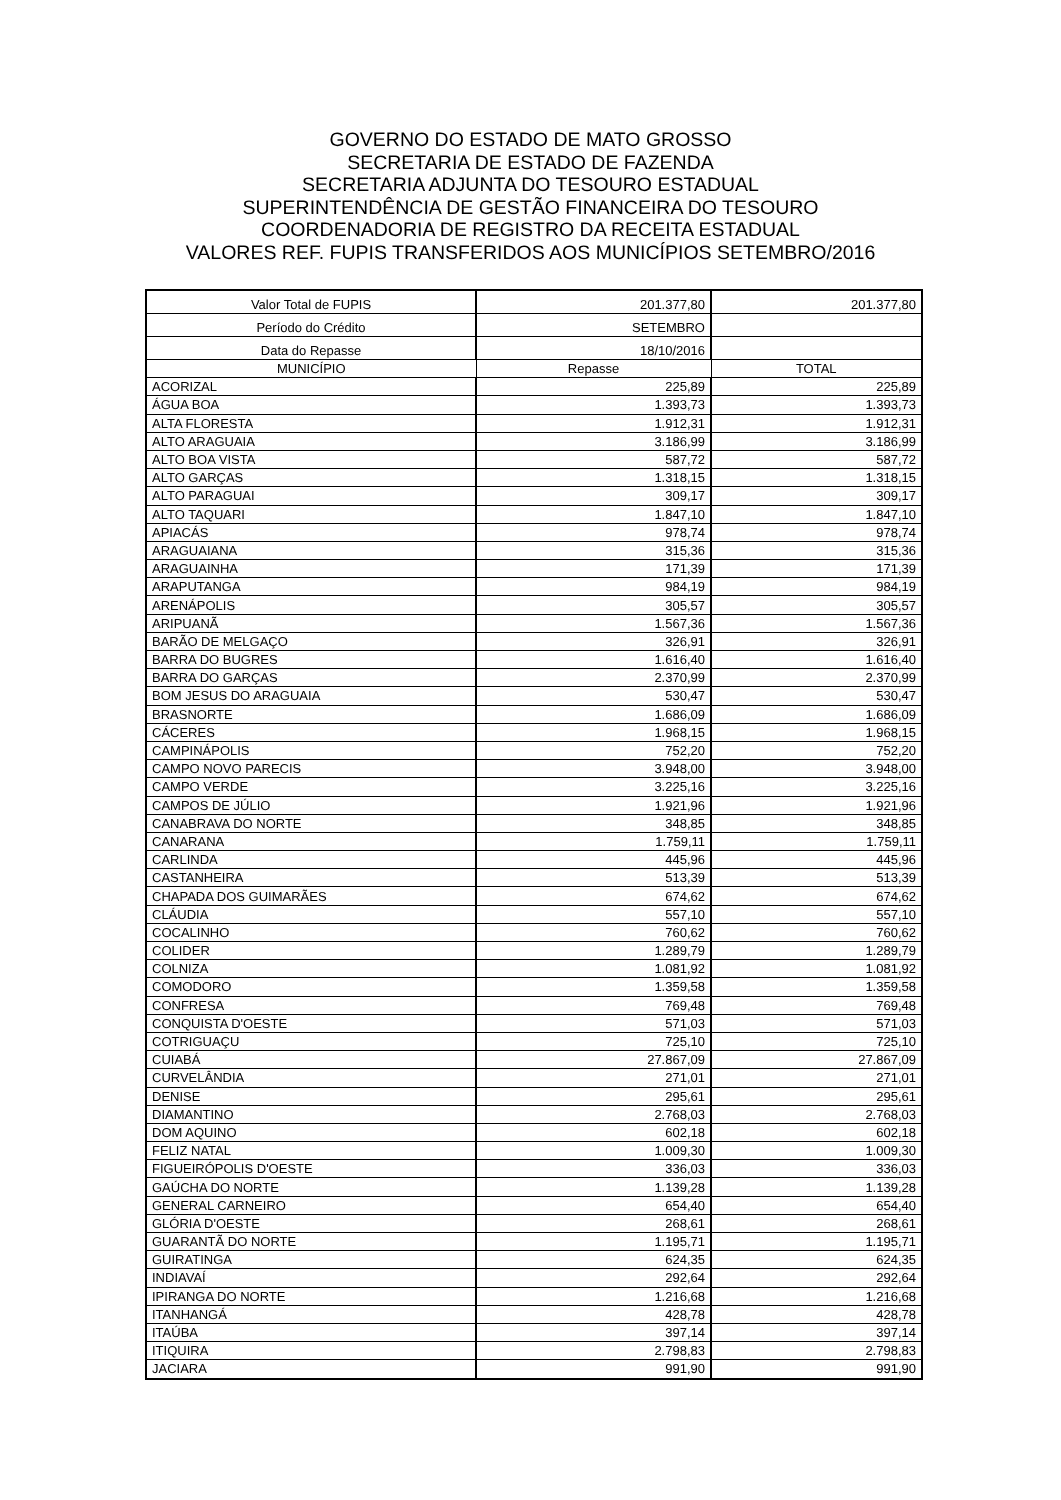GOVERNO DO ESTADO DE MATO GROSSO
SECRETARIA DE ESTADO DE FAZENDA
SECRETARIA ADJUNTA DO TESOURO ESTADUAL
SUPERINTENDÊNCIA DE GESTÃO FINANCEIRA DO TESOURO
COORDENADORIA DE REGISTRO DA RECEITA ESTADUAL
VALORES REF. FUPIS TRANSFERIDOS AOS MUNICÍPIOS SETEMBRO/2016
| Valor Total de FUPIS | 201.377,80 | 201.377,80 |
| Período do Crédito | SETEMBRO | |
| Data do Repasse | 18/10/2016 | |
| MUNICÍPIO | Repasse | TOTAL |
| ACORIZAL | 225,89 | 225,89 |
| ÁGUA BOA | 1.393,73 | 1.393,73 |
| ALTA FLORESTA | 1.912,31 | 1.912,31 |
| ALTO ARAGUAIA | 3.186,99 | 3.186,99 |
| ALTO BOA VISTA | 587,72 | 587,72 |
| ALTO GARÇAS | 1.318,15 | 1.318,15 |
| ALTO PARAGUAI | 309,17 | 309,17 |
| ALTO TAQUARI | 1.847,10 | 1.847,10 |
| APIACÁS | 978,74 | 978,74 |
| ARAGUAIANA | 315,36 | 315,36 |
| ARAGUAINHA | 171,39 | 171,39 |
| ARAPUTANGA | 984,19 | 984,19 |
| ARENÁPOLIS | 305,57 | 305,57 |
| ARIPUANÃ | 1.567,36 | 1.567,36 |
| BARÃO DE MELGAÇO | 326,91 | 326,91 |
| BARRA DO BUGRES | 1.616,40 | 1.616,40 |
| BARRA DO GARÇAS | 2.370,99 | 2.370,99 |
| BOM JESUS DO ARAGUAIA | 530,47 | 530,47 |
| BRASNORTE | 1.686,09 | 1.686,09 |
| CÁCERES | 1.968,15 | 1.968,15 |
| CAMPINÁPOLIS | 752,20 | 752,20 |
| CAMPO NOVO PARECIS | 3.948,00 | 3.948,00 |
| CAMPO VERDE | 3.225,16 | 3.225,16 |
| CAMPOS DE JÚLIO | 1.921,96 | 1.921,96 |
| CANABRAVA DO NORTE | 348,85 | 348,85 |
| CANARANA | 1.759,11 | 1.759,11 |
| CARLINDA | 445,96 | 445,96 |
| CASTANHEIRA | 513,39 | 513,39 |
| CHAPADA DOS GUIMARÃES | 674,62 | 674,62 |
| CLÁUDIA | 557,10 | 557,10 |
| COCALINHO | 760,62 | 760,62 |
| COLIDER | 1.289,79 | 1.289,79 |
| COLNIZA | 1.081,92 | 1.081,92 |
| COMODORO | 1.359,58 | 1.359,58 |
| CONFRESA | 769,48 | 769,48 |
| CONQUISTA D'OESTE | 571,03 | 571,03 |
| COTRIGUAÇU | 725,10 | 725,10 |
| CUIABÁ | 27.867,09 | 27.867,09 |
| CURVELÂNDIA | 271,01 | 271,01 |
| DENISE | 295,61 | 295,61 |
| DIAMANTINO | 2.768,03 | 2.768,03 |
| DOM AQUINO | 602,18 | 602,18 |
| FELIZ NATAL | 1.009,30 | 1.009,30 |
| FIGUEIRÓPOLIS D'OESTE | 336,03 | 336,03 |
| GAÚCHA DO NORTE | 1.139,28 | 1.139,28 |
| GENERAL CARNEIRO | 654,40 | 654,40 |
| GLÓRIA D'OESTE | 268,61 | 268,61 |
| GUARANTÃ DO NORTE | 1.195,71 | 1.195,71 |
| GUIRATINGA | 624,35 | 624,35 |
| INDIAVAÍ | 292,64 | 292,64 |
| IPIRANGA DO NORTE | 1.216,68 | 1.216,68 |
| ITANHANGÁ | 428,78 | 428,78 |
| ITAÚBA | 397,14 | 397,14 |
| ITIQUIRA | 2.798,83 | 2.798,83 |
| JACIARA | 991,90 | 991,90 |